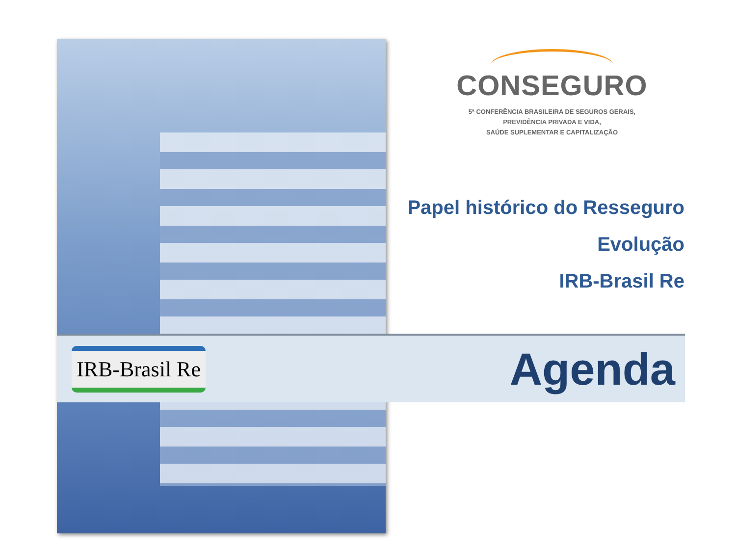CONSEGURO
5ª CONFERÊNCIA BRASILEIRA DE SEGUROS GERAIS,
PREVIDÊNCIA PRIVADA E VIDA,
SAÚDE SUPLEMENTAR E CAPITALIZAÇÃO
Papel histórico do Resseguro
Evolução
IRB-Brasil Re
IRB-Brasil Re
Agenda